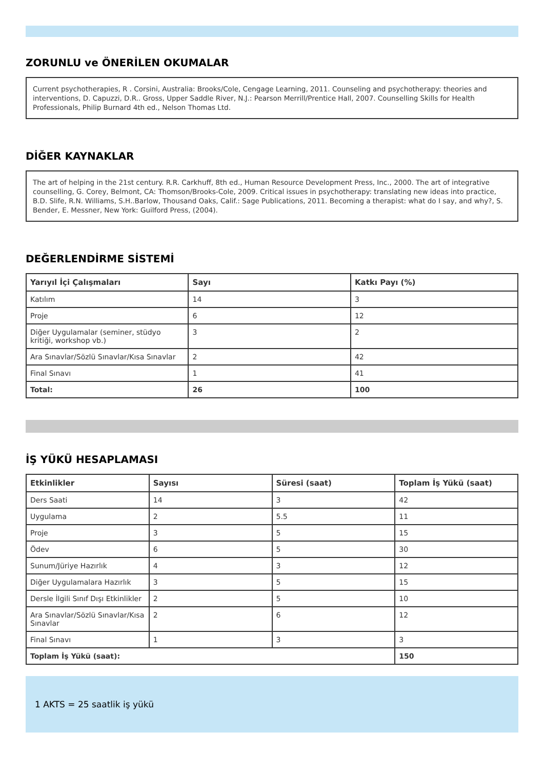ZORUNLU ve ÖNERİLEN OKUMALAR
Current psychotherapies, R . Corsini, Australia: Brooks/Cole, Cengage Learning, 2011. Counseling and psychotherapy: theories and interventions, D. Capuzzi, D.R.. Gross, Upper Saddle River, N.J.: Pearson Merrill/Prentice Hall, 2007. Counselling Skills for Health Professionals, Philip Burnard 4th ed., Nelson Thomas Ltd.
DİĞER KAYNAKLAR
The art of helping in the 21st century. R.R. Carkhuff, 8th ed., Human Resource Development Press, Inc., 2000. The art of integrative counselling, G. Corey, Belmont, CA: Thomson/Brooks-Cole, 2009. Critical issues in psychotherapy: translating new ideas into practice, B.D. Slife, R.N. Williams, S.H..Barlow, Thousand Oaks, Calif.: Sage Publications, 2011. Becoming a therapist: what do I say, and why?, S. Bender, E. Messner, New York: Guilford Press, (2004).
DEĞERLENDİRME SİSTEMİ
| Yarıyıl İçi Çalışmaları | Sayı | Katkı Payı (%) |
| --- | --- | --- |
| Katılım | 14 | 3 |
| Proje | 6 | 12 |
| Diğer Uygulamalar (seminer, stüdyo kritiği, workshop vb.) | 3 | 2 |
| Ara Sınavlar/Sözlü Sınavlar/Kısa Sınavlar | 2 | 42 |
| Final Sınavı | 1 | 41 |
| Total: | 26 | 100 |
İŞ YÜKÜ HESAPLAMASI
| Etkinlikler | Sayısı | Süresi (saat) | Toplam İş Yükü (saat) |
| --- | --- | --- | --- |
| Ders Saati | 14 | 3 | 42 |
| Uygulama | 2 | 5.5 | 11 |
| Proje | 3 | 5 | 15 |
| Ödev | 6 | 5 | 30 |
| Sunum/Jüriye Hazırlık | 4 | 3 | 12 |
| Diğer Uygulamalara Hazırlık | 3 | 5 | 15 |
| Dersle İlgili Sınıf Dışı Etkinlikler | 2 | 5 | 10 |
| Ara Sınavlar/Sözlü Sınavlar/Kısa Sınavlar | 2 | 6 | 12 |
| Final Sınavı | 1 | 3 | 3 |
| Toplam İş Yükü (saat): | | | 150 |
1 AKTS = 25 saatlik iş yükü